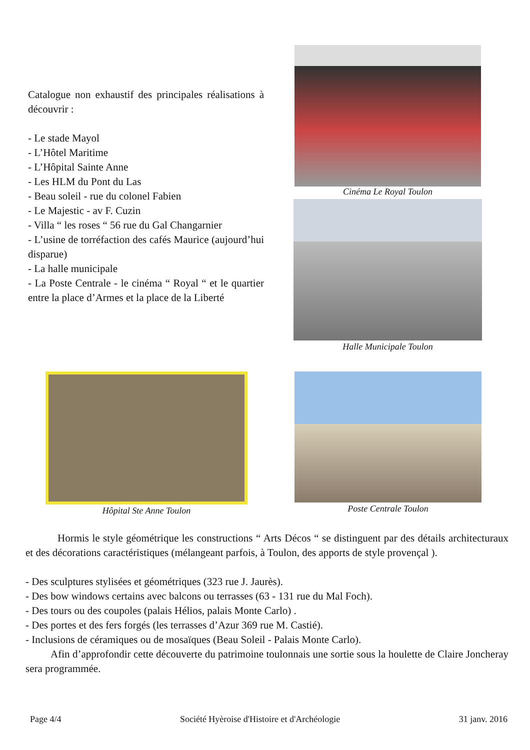Catalogue non exhaustif des principales réalisations à découvrir :
- Le stade Mayol
- L’Hôtel Maritime
- L’Hôpital Sainte Anne
- Les HLM du Pont du Las
- Beau soleil - rue du colonel Fabien
- Le Majestic - av F. Cuzin
- Villa “ les roses “ 56 rue du Gal Changarnier
- L’usine de torréfaction des cafés Maurice (aujourd’hui disparue)
- La halle municipale
- La Poste Centrale - le cinéma “ Royal “ et le quartier entre la place d’Armes et la place de la Liberté
Cinéma Le Royal Toulon
Halle Municipale Toulon
Hôpital Ste Anne Toulon Poste Centrale Toulon
Hormis le style géométrique les constructions “ Arts Décos “ se distinguent par des détails architecturaux et des décorations caractéristiques (mélangeant parfois, à Toulon, des apports de style provençal ).
- Des sculptures stylisées et géométriques (323 rue J. Jaurès).
- Des bow windows certains avec balcons ou terrasses (63 - 131 rue du Mal Foch).
- Des tours ou des coupoles (palais Hélios, palais Monte Carlo) .
- Des portes et des fers forgés (les terrasses d’Azur 369 rue M. Castié).
- Inclusions de céramiques ou de mosaïques (Beau Soleil - Palais Monte Carlo).
Afin d’approfondir cette découverte du patrimoine toulonnais une sortie sous la houlette de Claire Joncheray sera programmée.
Page 4/4 Société Hyèroise d'Histoire et d'Archéologie 31 janv. 2016